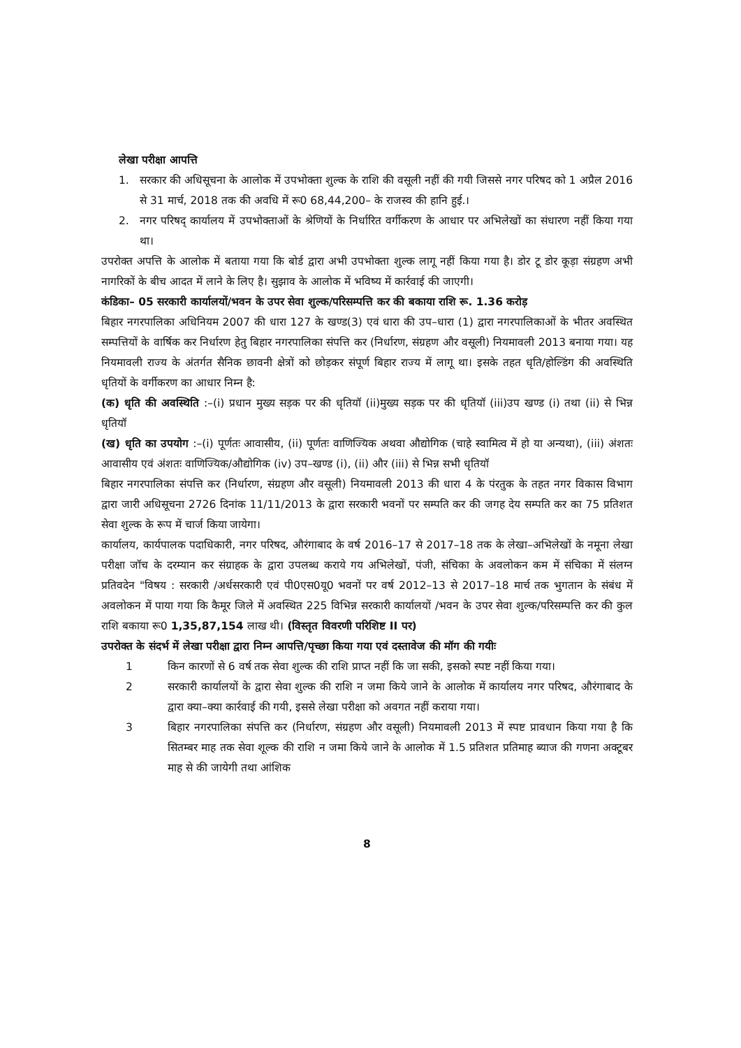लेखा परीक्षा आपत्ति
1. सरकार की अधिसूचना के आलोक में उपभोक्ता शुल्क के राशि की वसूली नहीं की गयी जिससे नगर परिषद को 1 अप्रैल 2016 से 31 मार्च, 2018 तक की अवधि में रू0 68,44,200– के राजस्व की हानि हुई.।
2. नगर परिषद् कार्यालय में उपभोक्ताओं के श्रेणियों के निर्धारित वर्गीकरण के आधार पर अभिलेखों का संधारण नहीं किया गया था।
उपरोक्त अपत्ति के आलोक में बताया गया कि बोर्ड द्वारा अभी उपभोक्ता शुल्क लागू नहीं किया गया है। डोर टू डोर कूड़ा संग्रहण अभी नागरिकों के बीच आदत में लाने के लिए है। सुझाव के आलोक में भविष्य में कार्रवाई की जाएगी।
कंडिका– 05 सरकारी कार्यालयों/भवन के उपर सेवा शुल्क/परिसम्पत्ति कर की बकाया राशि रू. 1.36 करोड़
बिहार नगरपालिका अधिनियम 2007 की धारा 127 के खण्ड(3) एवं धारा की उप–धारा (1) द्वारा नगरपालिकाओं के भीतर अवस्थित सम्पत्तियों के वार्षिक कर निर्धारण हेतु बिहार नगरपालिका संपत्ति कर (निर्धारण, संग्रहण और वसूली) नियमावली 2013 बनाया गया। यह नियमावली राज्य के अंतर्गत सैनिक छावनी क्षेत्रों को छोड़कर संपूर्ण बिहार राज्य में लागू था। इसके तहत धृति/होल्डिंग की अवस्थिति धृतियों के वर्गीकरण का आधार निम्न है:
(क) धृति की अवस्थिति :–(i) प्रधान मुख्य सड़क पर की धृतियॉ (ii)मुख्य सड़क पर की धृतियॉ (iii)उप खण्ड (i) तथा (ii) से भिन्न धृतियॉ
(ख) धृति का उपयोग :–(i) पूर्णतः आवासीय, (ii) पूर्णतः वाणिज्यिक अथवा औद्योगिक (चाहे स्वामित्व में हो या अन्यथा), (iii) अंशतः आवासीय एवं अंशतः वाणिज्यिक/औद्योगिक (iv) उप–खण्ड (i), (ii) और (iii) से भिन्न सभी धृतियॉ
बिहार नगरपालिका संपत्ति कर (निर्धारण, संग्रहण और वसूली) नियमावली 2013 की धारा 4 के पंरतुक के तहत नगर विकास विभाग द्वारा जारी अधिसूचना 2726 दिनांक 11/11/2013 के द्वारा सरकारी भवनों पर सम्पति कर की जगह देय सम्पति कर का 75 प्रतिशत सेवा शुल्क के रूप में चार्ज किया जायेगा।
कार्यालय, कार्यपालक पदाधिकारी, नगर परिषद, औरंगाबाद के वर्ष 2016–17 से 2017–18 तक के लेखा–अभिलेखों के नमूना लेखा परीक्षा जॉच के दरम्यान कर संग्राहक के द्वारा उपलब्ध कराये गय अभिलेखों, पंजी, संचिका के अवलोकन कम में संचिका में संलग्न प्रतिवदेन "विषय : सरकारी /अर्धसरकारी एवं पी0एस0यू0 भवनों पर वर्ष 2012–13 से 2017–18 मार्च तक भुगतान के संबंध में अवलोकन में पाया गया कि कैमूर जिले में अवस्थित 225 विभिन्न सरकारी कार्यालयों /भवन के उपर सेवा शुल्क/परिसम्पत्ति कर की कुल राशि बकाया रू0 1,35,87,154 लाख थी। (विस्तृत विवरणी परिशिष्ट II पर)
उपरोक्त के संदर्भ में लेखा परीक्षा द्वारा निम्न आपत्ति/पृच्छा किया गया एवं दस्तावेज की मॉग की गयीः
1 किन कारणों से 6 वर्ष तक सेवा शुल्क की राशि प्राप्त नहीं कि जा सकी, इसको स्पष्ट नहीं किया गया।
2 सरकारी कार्यालयों के द्वारा सेवा शुल्क की राशि न जमा किये जाने के आलोक में कार्यालय नगर परिषद, औरंगाबाद के द्वारा क्या–क्या कार्रवाई की गयी, इससे लेखा परीक्षा को अवगत नहीं कराया गया।
3 बिहार नगरपालिका संपत्ति कर (निर्धारण, संग्रहण और वसूली) नियमावली 2013 में स्पष्ट प्रावधान किया गया है कि सितम्बर माह तक सेवा शूल्क की राशि न जमा किये जाने के आलोक में 1.5 प्रतिशत प्रतिमाह ब्याज की गणना अक्टूबर माह से की जायेगी तथा आंशिक
8